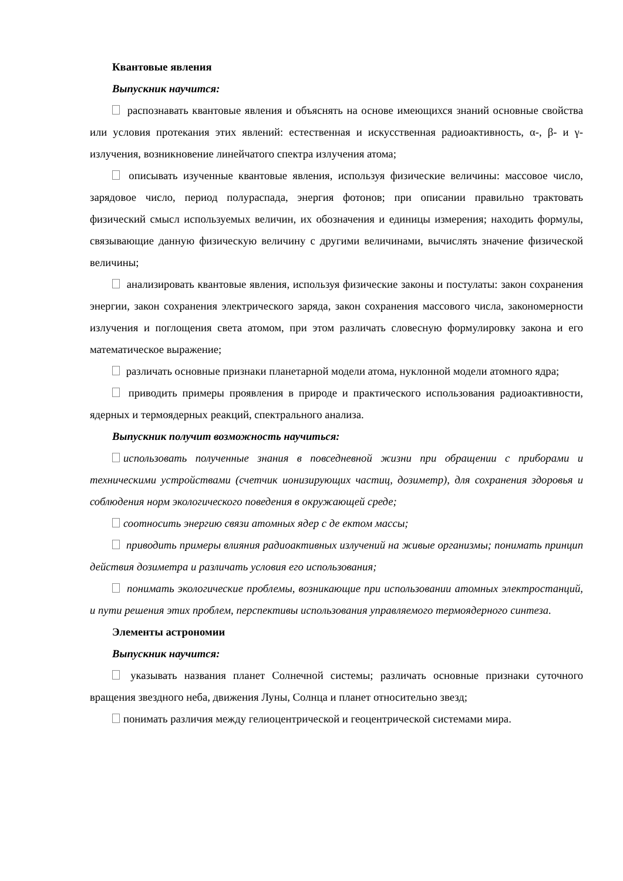Квантовые явления
Выпускник научится:
распознавать квантовые явления и объяснять на основе имеющихся знаний основные свойства или условия протекания этих явлений: естественная и искусственная радиоактивность, α-, β- и γ-излучения, возникновение линейчатого спектра излучения атома;
описывать изученные квантовые явления, используя физические величины: массовое число, зарядовое число, период полураспада, энергия фотонов; при описании правильно трактовать физический смысл используемых величин, их обозначения и единицы измерения; находить формулы, связывающие данную физическую величину с другими величинами, вычислять значение физической величины;
анализировать квантовые явления, используя физические законы и постулаты: закон сохранения энергии, закон сохранения электрического заряда, закон сохранения массового числа, закономерности излучения и поглощения света атомом, при этом различать словесную формулировку закона и его математическое выражение;
различать основные признаки планетарной модели атома, нуклонной модели атомного ядра;
приводить примеры проявления в природе и практического использования радиоактивности, ядерных и термоядерных реакций, спектрального анализа.
Выпускник получит возможность научиться:
использовать полученные знания в повседневной жизни при обращении с приборами и техническими устройствами (счетчик ионизирующих частиц, дозиметр), для сохранения здоровья и соблюдения норм экологического поведения в окружающей среде;
соотносить энергию связи атомных ядер с де ектом массы;
приводить примеры влияния радиоактивных излучений на живые организмы; понимать принцип действия дозиметра и различать условия его использования;
понимать экологические проблемы, возникающие при использовании атомных электростанций, и пути решения этих проблем, перспективы использования управляемого термоядерного синтеза.
Элементы астрономии
Выпускник научится:
указывать названия планет Солнечной системы; различать основные признаки суточного вращения звездного неба, движения Луны, Солнца и планет относительно звезд;
понимать различия между гелиоцентрической и геоцентрической системами мира.